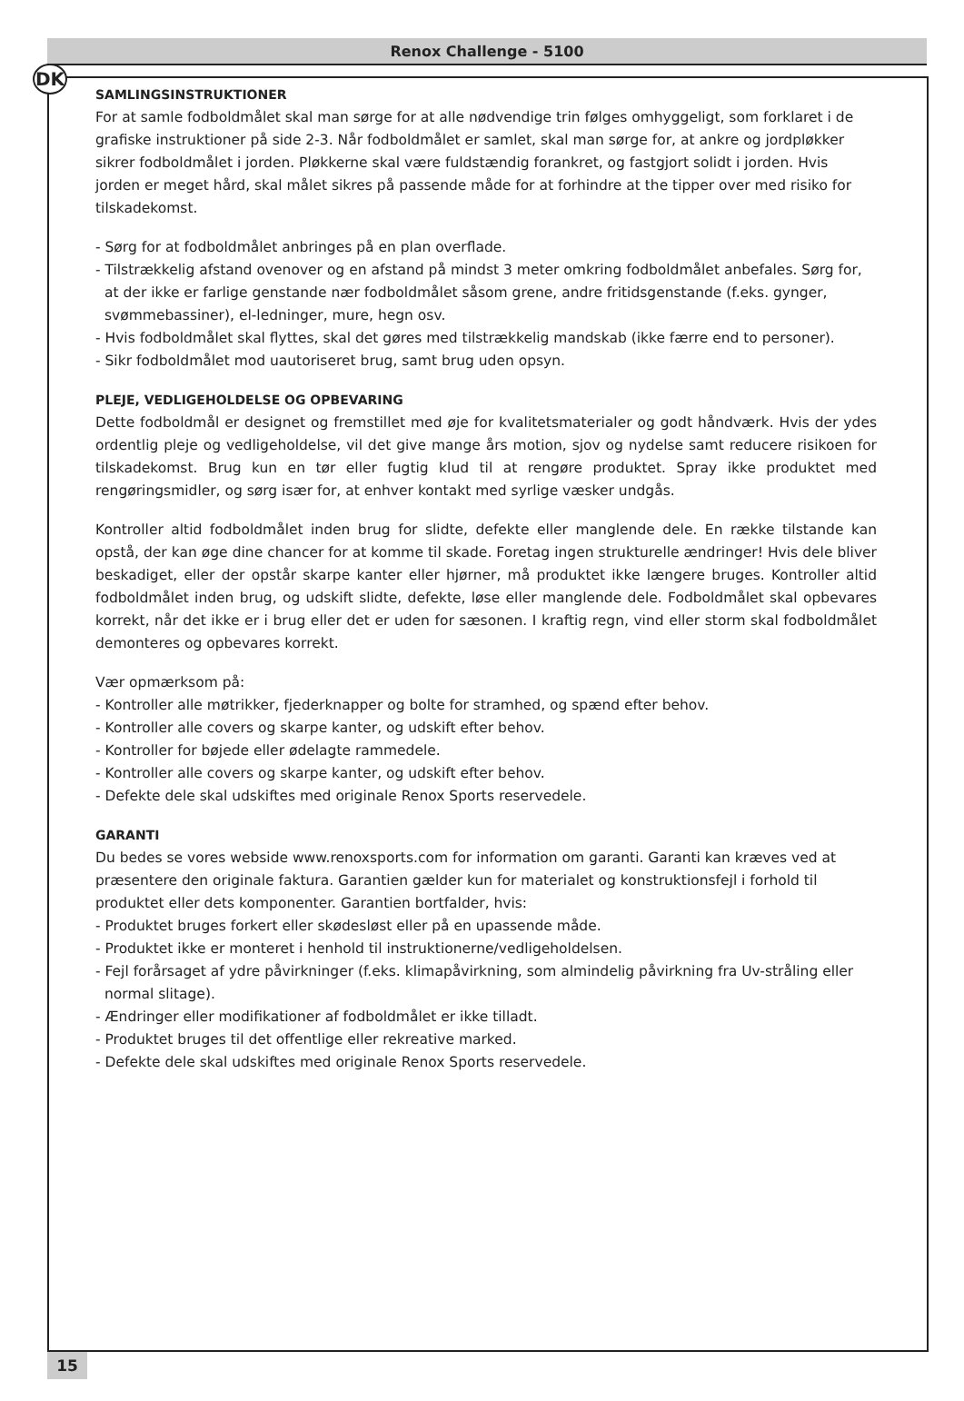DK
Renox Challenge - 5100
SAMLINGSINSTRUKTIONER
For at samle fodboldmålet skal man sørge for at alle nødvendige trin følges omhyggeligt, som forklaret i de grafiske instruktioner på side 2-3. Når fodboldmålet er samlet, skal man sørge for, at ankre og jordpløkker sikrer fodboldmålet i jorden. Pløkkerne skal være fuldstændig forankret, og fastgjort solidt i jorden. Hvis jorden er meget hård, skal målet sikres på passende måde for at forhindre at the tipper over med risiko for tilskadekomst.
- Sørg for at fodboldmålet anbringes på en plan overflade.
- Tilstrækkelig afstand ovenover og en afstand på mindst 3 meter omkring fodboldmålet anbefales. Sørg for, at der ikke er farlige genstande nær fodboldmålet såsom grene, andre fritidsgenstande (f.eks. gynger, svømmebassiner), el-ledninger, mure, hegn osv.
- Hvis fodboldmålet skal flyttes, skal det gøres med tilstrækkelig mandskab (ikke færre end to personer).
- Sikr fodboldmålet mod uautoriseret brug, samt brug uden opsyn.
PLEJE, VEDLIGEHOLDELSE OG OPBEVARING
Dette fodboldmål er designet og fremstillet med øje for kvalitetsmaterialer og godt håndværk. Hvis der ydes ordentlig pleje og vedligeholdelse, vil det give mange års motion, sjov og nydelse samt reducere risikoen for tilskadekomst. Brug kun en tør eller fugtig klud til at rengøre produktet. Spray ikke produktet med rengøringsmidler, og sørg især for, at enhver kontakt med syrlige væsker undgås.
Kontroller altid fodboldmålet inden brug for slidte, defekte eller manglende dele. En række tilstande kan opstå, der kan øge dine chancer for at komme til skade. Foretag ingen strukturelle ændringer! Hvis dele bliver beskadiget, eller der opstår skarpe kanter eller hjørner, må produktet ikke længere bruges. Kontroller altid fodboldmålet inden brug, og udskift slidte, defekte, løse eller manglende dele. Fodboldmålet skal opbevares korrekt, når det ikke er i brug eller det er uden for sæsonen. I kraftig regn, vind eller storm skal fodboldmålet demonteres og opbevares korrekt.
Vær opmærksom på:
- Kontroller alle møtrikker, fjederknapper og bolte for stramhed, og spænd efter behov.
- Kontroller alle covers og skarpe kanter, og udskift efter behov.
- Kontroller for bøjede eller ødelagte rammedele.
- Kontroller alle covers og skarpe kanter, og udskift efter behov.
- Defekte dele skal udskiftes med originale Renox Sports reservedele.
GARANTI
Du bedes se vores webside www.renoxsports.com for information om garanti. Garanti kan kræves ved at præsentere den originale faktura. Garantien gælder kun for materialet og konstruktionsfejl i forhold til produktet eller dets komponenter. Garantien bortfalder, hvis:
- Produktet bruges forkert eller skødesløst eller på en upassende måde.
- Produktet ikke er monteret i henhold til instruktionerne/vedligeholdelsen.
- Fejl forårsaget af ydre påvirkninger (f.eks. klimapåvirkning, som almindelig påvirkning fra Uv-stråling eller normal slitage).
- Ændringer eller modifikationer af fodboldmålet er ikke tilladt.
- Produktet bruges til det offentlige eller rekreative marked.
- Defekte dele skal udskiftes med originale Renox Sports reservedele.
15